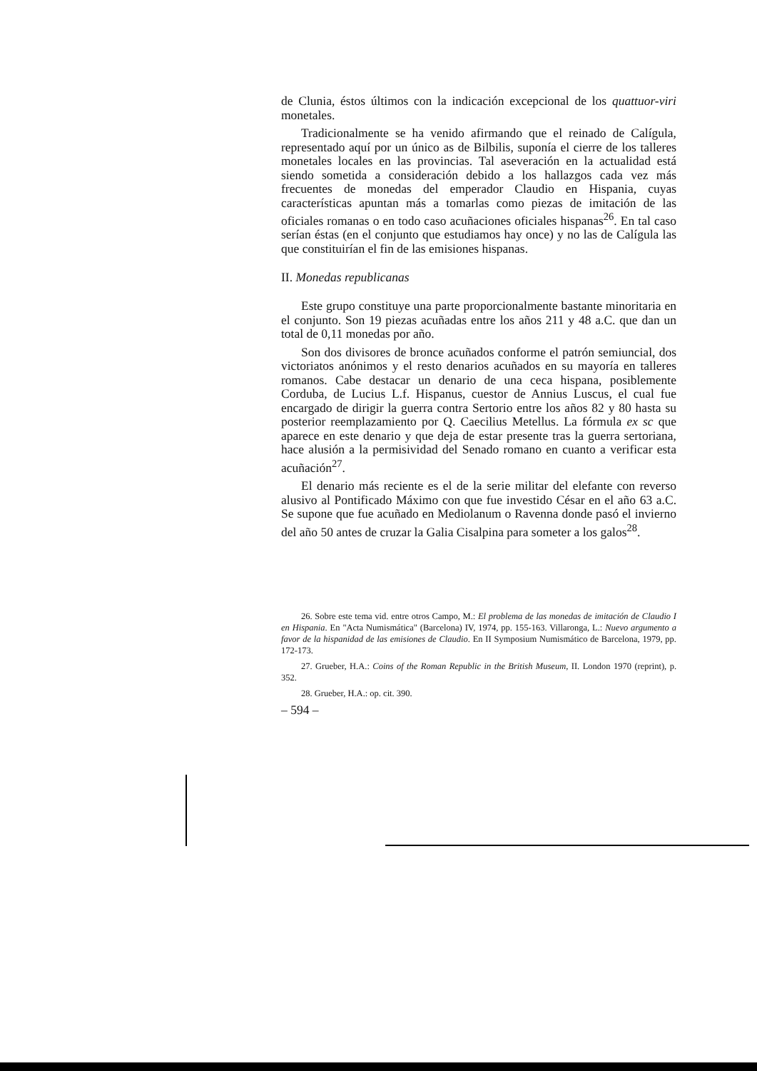de Clunia, éstos últimos con la indicación excepcional de los quattuor-viri monetales.
Tradicionalmente se ha venido afirmando que el reinado de Calígula, representado aquí por un único as de Bilbilis, suponía el cierre de los talleres monetales locales en las provincias. Tal aseveración en la actualidad está siendo sometida a consideración debido a los hallazgos cada vez más frecuentes de monedas del emperador Claudio en Hispania, cuyas características apuntan más a tomarlas como piezas de imitación de las oficiales romanas o en todo caso acuñaciones oficiales hispanas<sup>26</sup>. En tal caso serían éstas (en el conjunto que estudiamos hay once) y no las de Calígula las que constituirían el fin de las emisiones hispanas.
II. Monedas republicanas
Este grupo constituye una parte proporcionalmente bastante minoritaria en el conjunto. Son 19 piezas acuñadas entre los años 211 y 48 a.C. que dan un total de 0,11 monedas por año.
Son dos divisores de bronce acuñados conforme el patrón semiuncial, dos victoriatos anónimos y el resto denarios acuñados en su mayoría en talleres romanos. Cabe destacar un denario de una ceca hispana, posiblemente Corduba, de Lucius L.f. Hispanus, cuestor de Annius Luscus, el cual fue encargado de dirigir la guerra contra Sertorio entre los años 82 y 80 hasta su posterior reemplazamiento por Q. Caecilius Metellus. La fórmula ex sc que aparece en este denario y que deja de estar presente tras la guerra sertoriana, hace alusión a la permisividad del Senado romano en cuanto a verificar esta acuñación<sup>27</sup>.
El denario más reciente es el de la serie militar del elefante con reverso alusivo al Pontificado Máximo con que fue investido César en el año 63 a.C. Se supone que fue acuñado en Mediolanum o Ravenna donde pasó el invierno del año 50 antes de cruzar la Galia Cisalpina para someter a los galos<sup>28</sup>.
26. Sobre este tema vid. entre otros Campo, M.: El problema de las monedas de imitación de Claudio I en Hispania. En "Acta Numismática" (Barcelona) IV, 1974, pp. 155-163. Villaronga, L.: Nuevo argumento a favor de la hispanidad de las emisiones de Claudio. En II Symposium Numismático de Barcelona, 1979, pp. 172-173.
27. Grueber, H.A.: Coins of the Roman Republic in the British Museum, II. London 1970 (reprint), p. 352.
28. Grueber, H.A.: op. cit. 390.
– 594 –